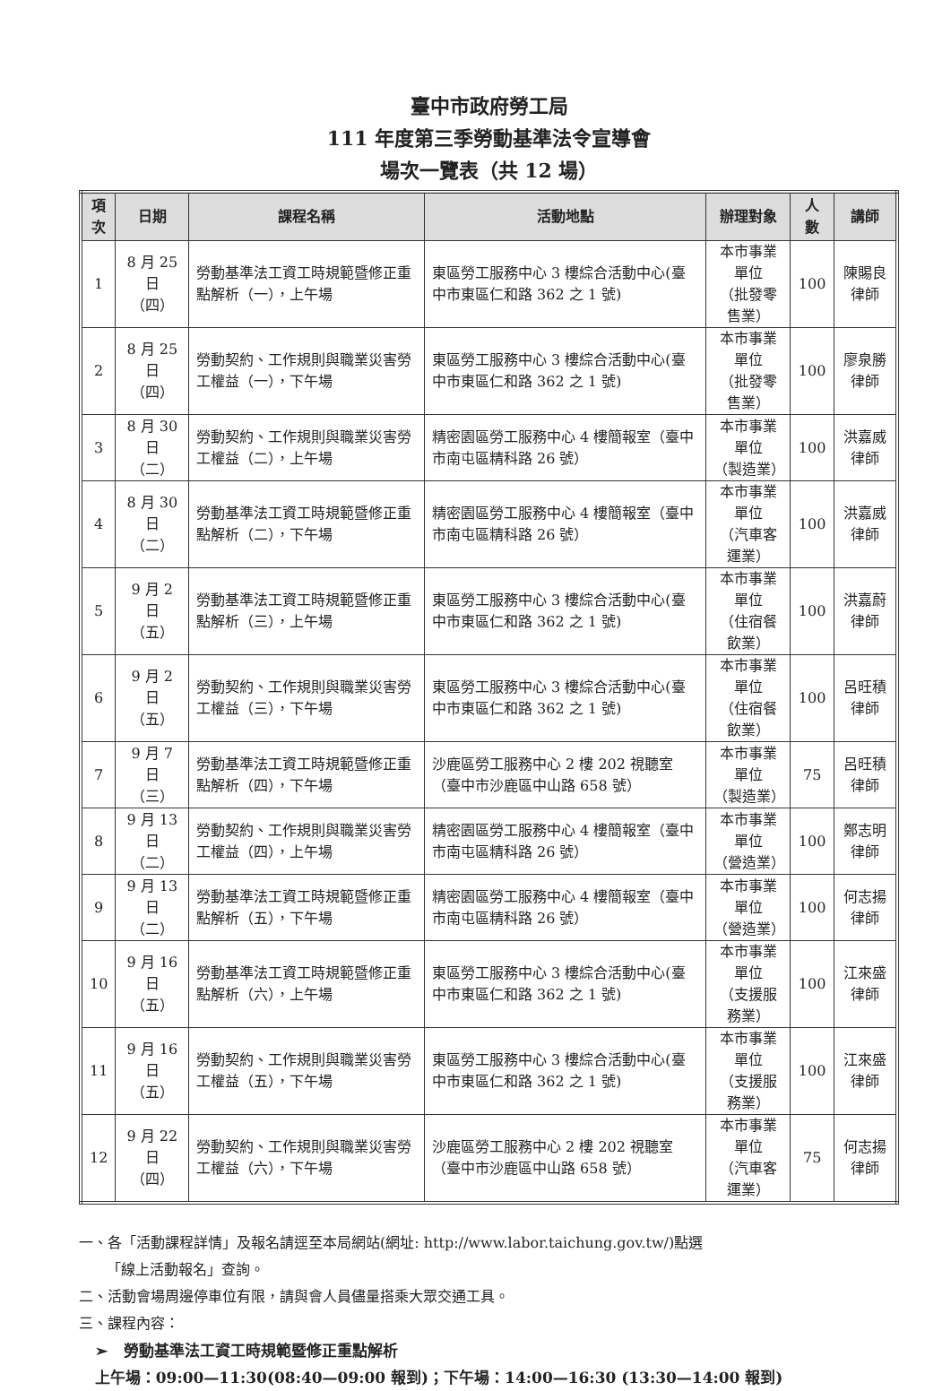臺中市政府勞工局
111 年度第三季勞動基準法令宣導會
場次一覽表（共 12 場）
| 項次 | 日期 | 課程名稱 | 活動地點 | 辦理對象 | 人數 | 講師 |
| --- | --- | --- | --- | --- | --- | --- |
| 1 | 8 月 25 日 （四） | 勞動基準法工資工時規範暨修正重點解析（一），上午場 | 東區勞工服務中心 3 樓綜合活動中心(臺中市東區仁和路 362 之 1 號) | 本市事業單位 （批發零售業） | 100 | 陳賜良律師 |
| 2 | 8 月 25 日 （四） | 勞動契約、工作規則與職業災害勞工權益（一），下午場 | 東區勞工服務中心 3 樓綜合活動中心(臺中市東區仁和路 362 之 1 號) | 本市事業單位 （批發零售業） | 100 | 廖泉勝律師 |
| 3 | 8 月 30 日 （二） | 勞動契約、工作規則與職業災害勞工權益（二），上午場 | 精密園區勞工服務中心 4 樓簡報室（臺中市南屯區精科路 26 號） | 本市事業單位 （製造業） | 100 | 洪嘉威律師 |
| 4 | 8 月 30 日 （二） | 勞動基準法工資工時規範暨修正重點解析（二），下午場 | 精密園區勞工服務中心 4 樓簡報室（臺中市南屯區精科路 26 號） | 本市事業單位 （汽車客運業） | 100 | 洪嘉威律師 |
| 5 | 9 月 2 日 （五） | 勞動基準法工資工時規範暨修正重點解析（三），上午場 | 東區勞工服務中心 3 樓綜合活動中心(臺中市東區仁和路 362 之 1 號) | 本市事業單位 （住宿餐飲業） | 100 | 洪嘉蔚律師 |
| 6 | 9 月 2 日 （五） | 勞動契約、工作規則與職業災害勞工權益（三），下午場 | 東區勞工服務中心 3 樓綜合活動中心(臺中市東區仁和路 362 之 1 號) | 本市事業單位 （住宿餐飲業） | 100 | 呂旺積律師 |
| 7 | 9 月 7 日 （三） | 勞動基準法工資工時規範暨修正重點解析（四），下午場 | 沙鹿區勞工服務中心 2 樓 202 視聽室（臺中市沙鹿區中山路 658 號） | 本市事業單位 （製造業） | 75 | 呂旺積律師 |
| 8 | 9 月 13 日 （二） | 勞動契約、工作規則與職業災害勞工權益（四），上午場 | 精密園區勞工服務中心 4 樓簡報室（臺中市南屯區精科路 26 號） | 本市事業單位 （營造業） | 100 | 鄭志明律師 |
| 9 | 9 月 13 日 （二） | 勞動基準法工資工時規範暨修正重點解析（五），下午場 | 精密園區勞工服務中心 4 樓簡報室（臺中市南屯區精科路 26 號） | 本市事業單位 （營造業） | 100 | 何志揚律師 |
| 10 | 9 月 16 日 （五） | 勞動基準法工資工時規範暨修正重點解析（六），上午場 | 東區勞工服務中心 3 樓綜合活動中心(臺中市東區仁和路 362 之 1 號) | 本市事業單位 （支援服務業） | 100 | 江來盛律師 |
| 11 | 9 月 16 日 （五） | 勞動契約、工作規則與職業災害勞工權益（五），下午場 | 東區勞工服務中心 3 樓綜合活動中心(臺中市東區仁和路 362 之 1 號) | 本市事業單位 （支援服務業） | 100 | 江來盛律師 |
| 12 | 9 月 22 日 （四） | 勞動契約、工作規則與職業災害勞工權益（六），下午場 | 沙鹿區勞工服務中心 2 樓 202 視聽室（臺中市沙鹿區中山路 658 號） | 本市事業單位 （汽車客運業） | 75 | 何志揚律師 |
一、各「活動課程詳情」及報名請逕至本局網站(網址: http://www.labor.taichung.gov.tw/)點選
「線上活動報名」查詢。
二、活動會場周邊停車位有限，請與會人員儘量搭乘大眾交通工具。
三、課程內容：
➢ 勞動基準法工資工時規範暨修正重點解析
上午場：09:00—11:30(08:40—09:00 報到)；下午場：14:00—16:30 (13:30—14:00 報到)